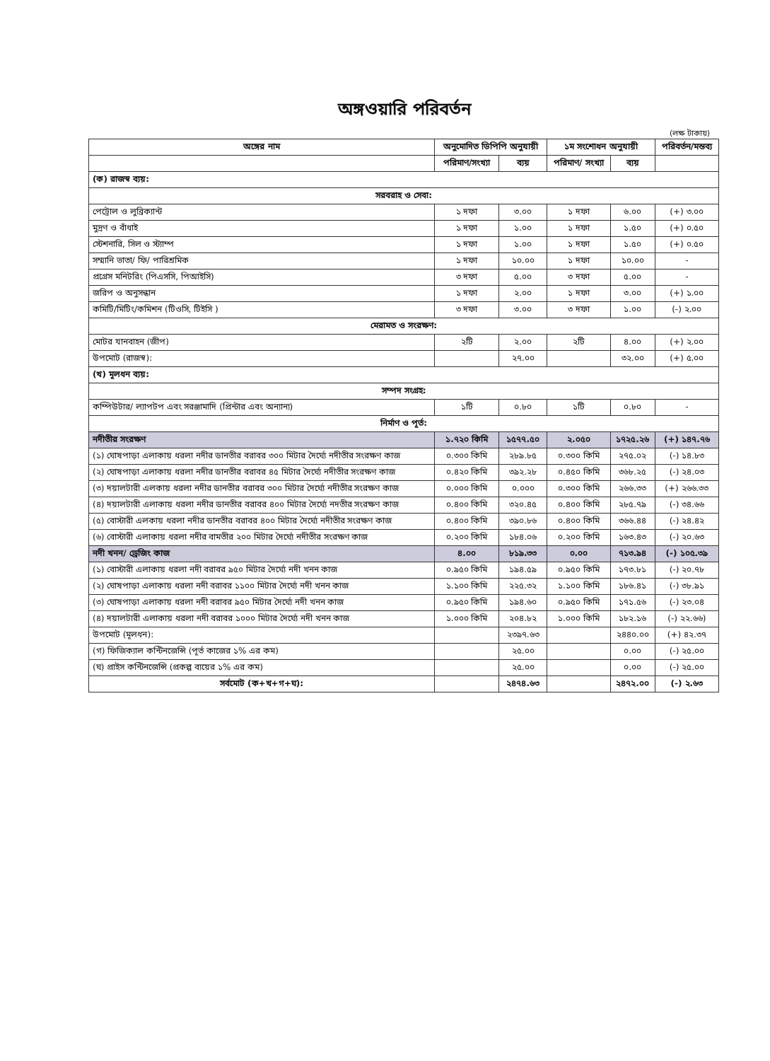অঙ্গওয়ারি পরিবর্তন
(লক্ষ টাকায়)
| অঙ্গের নাম | অনুমোদিত ডিপিপি অনুযায়ী | | ১ম সংশোধন অনুযায়ী | | পরিবর্তন/মন্তব্য |
| --- | --- | --- | --- | --- | --- |
| | পরিমাণ/সংখ্যা | ব্যয় | পরিমাণ/ সংখ্যা | ব্যয় | |
| (ক) রাজস্ব ব্যয়: | | | | | |
| সরবরাহ ও সেবা: | | | | | |
| পেট্রোল ও লুব্রিক্যান্ট | ১ দফা | ৩.০০ | ১ দফা | ৬.০০ | (+) ৩.০০ |
| মুদ্রণ ও বাঁধাই | ১ দফা | ১.০০ | ১ দফা | ১.৫০ | (+) ০.৫০ |
| স্টেশনারি, সিল ও স্ট্যাম্প | ১ দফা | ১.০০ | ১ দফা | ১.৫০ | (+) ০.৫০ |
| সম্মানি ভাতা/ ফি/ পারিশ্রমিক | ১ দফা | ১০.০০ | ১ দফা | ১০.০০ | - |
| প্রগ্রেস মনিটরিং (পিএসসি, পিআইসি) | ৩ দফা | ৫.০০ | ৩ দফা | ৫.০০ | - |
| জরিপ ও অনুসন্ধান | ১ দফা | ২.০০ | ১ দফা | ৩.০০ | (+) ১.০০ |
| কমিটি/মিটিং/কমিশন (টিওসি, টিইসি ) | ৩ দফা | ৩.০০ | ৩ দফা | ১.০০ | (-) ২.০০ |
| মেরামত ও সংরক্ষণ: | | | | | |
| মোটর যানবাহন (জীপ) | ২টি | ২.০০ | ২টি | ৪.০০ | (+) ২.০০ |
| উপমোট (রাজস্ব): | | ২৭.০০ | | ৩২.০০ | (+) ৫.০০ |
| (খ) মূলধন ব্যয়: | | | | | |
| সম্পদ সংগ্রহ: | | | | | |
| কম্পিউটার/ ল্যাপটপ এবং সরঞ্জামাদি (প্রিন্টার এবং অন্যান্য) | ১টি | ০.৮০ | ১টি | ০.৮০ | - |
| নির্মাণ ও পূর্ত: | | | | | |
| নদীতীর সংরক্ষণ | ১.৭২০ কিমি | ১৫৭৭.৫০ | ২.০৫০ | ১৭২৫.২৬ | (+) ১৪৭.৭৬ |
| (১) ঘোষপাড়া এলাকায় ধরলা নদীর ডানতীর বরাবর ৩০০ মিটার দৈর্ঘ্যে নদীতীর সংরক্ষণ কাজ | ০.৩০০ কিমি | ২৮৯.৮৫ | ০.৩০০ কিমি | ২৭৫.০২ | (-) ১৪.৮৩ |
| (২) ঘোষপাড়া এলাকায় ধরলা নদীর ডানতীর বরাবর ৪৫ মিটার দৈর্ঘ্যে নদীতীর সংরক্ষণ কাজ | ০.৪২০ কিমি | ৩৯২.২৮ | ০.৪৫০ কিমি | ৩৬৮.২৫ | (-) ২৪.০৩ |
| (৩) দয়ালটারী এলকায় ধরলা নদীর ডানতীর বরাবর ৩০০ মিটার দৈর্ঘ্যে নদীতীর সংরক্ষণ কাজ | ০.০০০ কিমি | ০.০০০ | ০.৩০০ কিমি | ২৬৬.৩৩ | (+) ২৬৬.৩৩ |
| (৪) দয়ালটারী এলাকায় ধরলা নদীর ডানতীর বরাবর ৪০০ মিটার দৈর্ঘ্যে নদতীর সংরক্ষণ কাজ | ০.৪০০ কিমি | ৩২০.৪৫ | ০.৪০০ কিমি | ২৮৫.৭৯ | (-) ৩৪.৬৬ |
| (৫) বোস্টারী এলকায় ধরলা নদীর ডানতীর বরাবর ৪০০ মিটার দৈর্ঘ্যে নদীতীর সংরক্ষণ কাজ | ০.৪০০ কিমি | ৩৯০.৮৬ | ০.৪০০ কিমি | ৩৬৬.৪৪ | (-) ২৪.৪২ |
| (৬) বোস্টারী এলাকায় ধরলা নদীর বামতীর ২০০ মিটার দৈর্ঘ্যে নদীতীর সংরক্ষণ কাজ | ০.২০০ কিমি | ১৮৪.০৬ | ০.২০০ কিমি | ১৬৩.৪৩ | (-) ২০.৬৩ |
| নদী খনন/ ড্রেজিং কাজ | ৪.০০ | ৮১৯.৩৩ | ০.০০ | ৭১৩.৯৪ | (-) ১০৫.৩৯ |
| (১) বোস্টারী এলাকায় ধরলা নদী বরাবর ৯৫০ মিটার দৈর্ঘ্যে নদী খনন কাজ | ০.৯৫০ কিমি | ১৯৪.৫৯ | ০.৯৫০ কিমি | ১৭৩.৮১ | (-) ২০.৭৮ |
| (২) ঘোষপাড়া এলাকায় ধরলা নদী বরাবর ১১০০ মিটার দৈর্ঘ্যে নদী খনন কাজ | ১.১০০ কিমি | ২২৫.৩২ | ১.১০০ কিমি | ১৮৬.৪১ | (-) ৩৮.৯১ |
| (৩) ঘোষপাড়া এলাকায় ধরলা নদী বরাবর ৯৫০ মিটার দৈর্ঘ্যে নদী খনন কাজ | ০.৯৫০ কিমি | ১৯৪.৬০ | ০.৯৫০ কিমি | ১৭১.৫৬ | (-) ২৩.০৪ |
| (৪) দয়ালটারী এলাকায় ধরলা নদী বরাবর ১০০০ মিটার দৈর্ঘ্যে নদী খনন কাজ | ১.০০০ কিমি | ২০৪.৮২ | ১.০০০ কিমি | ১৮২.১৬ | (-) ২২.৬৬) |
| উপমোট (মূলধন): | | ২৩৯৭.৬৩ | | ২৪৪০.০০ | (+) ৪২.৩৭ |
| (গ) ফিজিক্যাল কন্টিনজেন্সি (পূর্ত কাজের ১% এর কম) | | ২৫.০০ | | ০.০০ | (-) ২৫.০০ |
| (ঘ) প্রাইস কন্টিনজেন্সি (প্রকল্প ব্যয়ের ১% এর কম) | | ২৫.০০ | | ০.০০ | (-) ২৫.০০ |
| সর্বমোট (ক+খ+গ+ঘ): | | ২৪৭৪.৬৩ | | ২৪৭২.০০ | (-) ২.৬৩ |